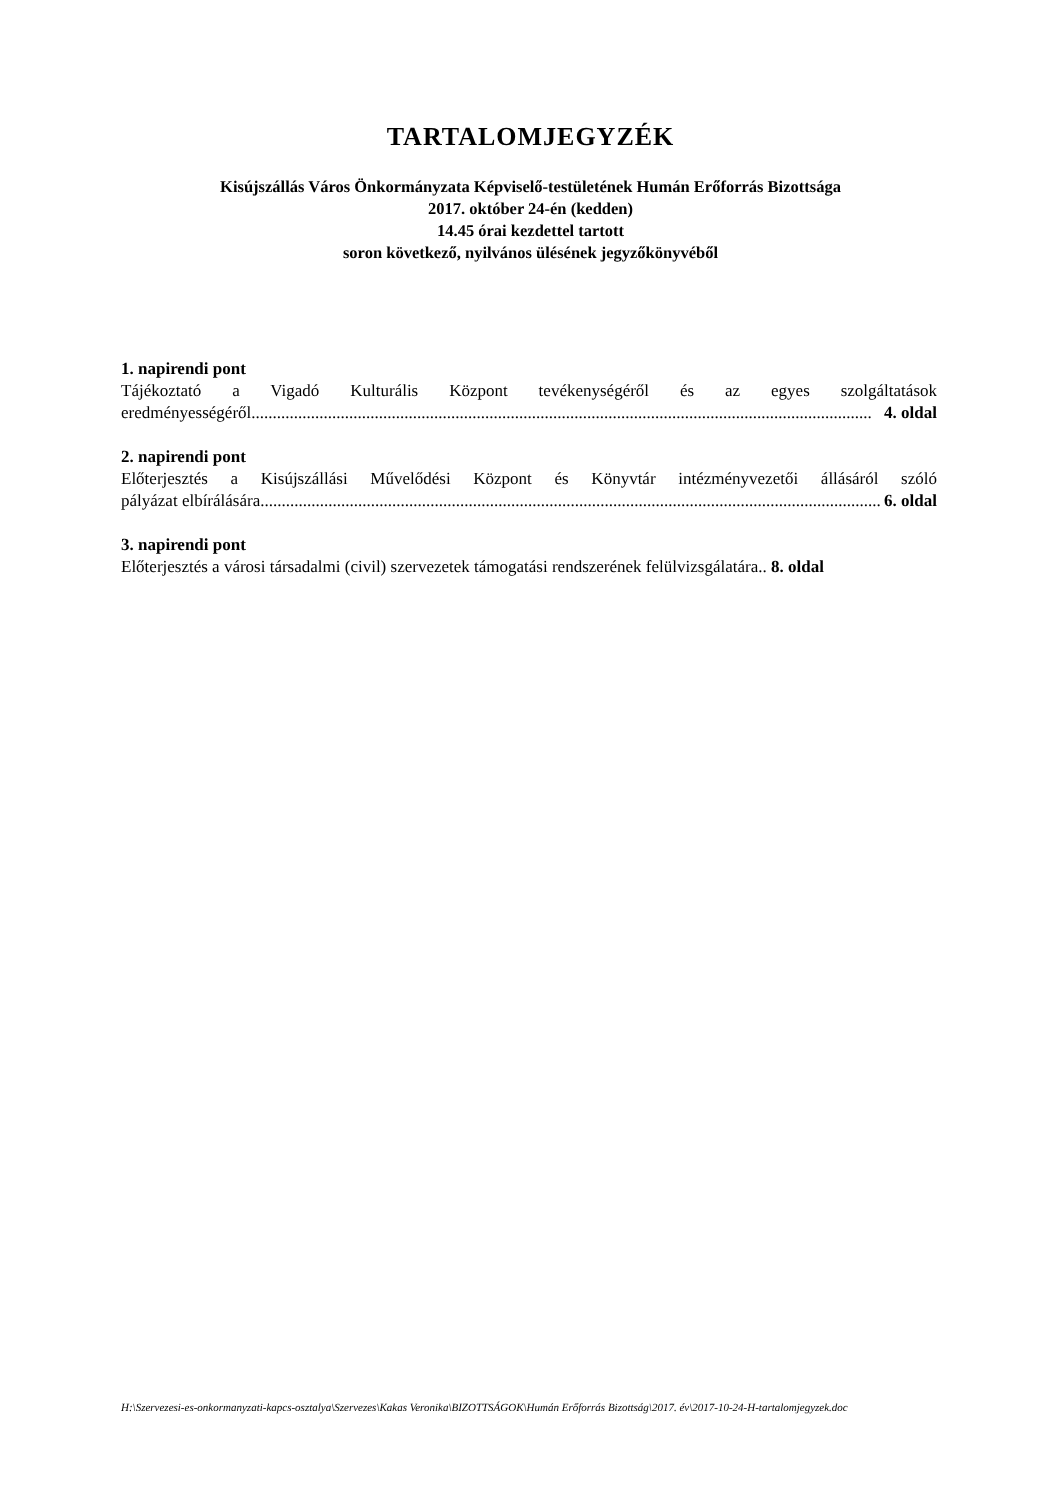TARTALOMJEGYZÉK
Kisújszállás Város Önkormányzata Képviselő-testületének Humán Erőforrás Bizottsága
2017. október 24-én (kedden)
14.45 órai kezdettel tartott
soron következő, nyilvános ülésének jegyzőkönyvéből
1. napirendi pont
Tájékoztató a Vigadó Kulturális Központ tevékenységéről és az egyes szolgáltatások
eredményességéről.................................................................................................................................................. 4. oldal
2. napirendi pont
Előterjesztés a Kisújszállási Művelődési Központ és Könyvtár intézményvezetői állásáról szóló
pályázat elbírálására.................................................................................................................................................. 6. oldal
3. napirendi pont
Előterjesztés a városi társadalmi (civil) szervezetek támogatási rendszerének felülvizsgálatára.. 8. oldal
H:\Szervezesi-es-onkormanyzati-kapcs-osztalya\Szervezes\Kakas Veronika\BIZOTTSÁGOK\Humán Erőforrás Bizottság\2017. év\2017-10-24-H-tartalomjegyzek.doc